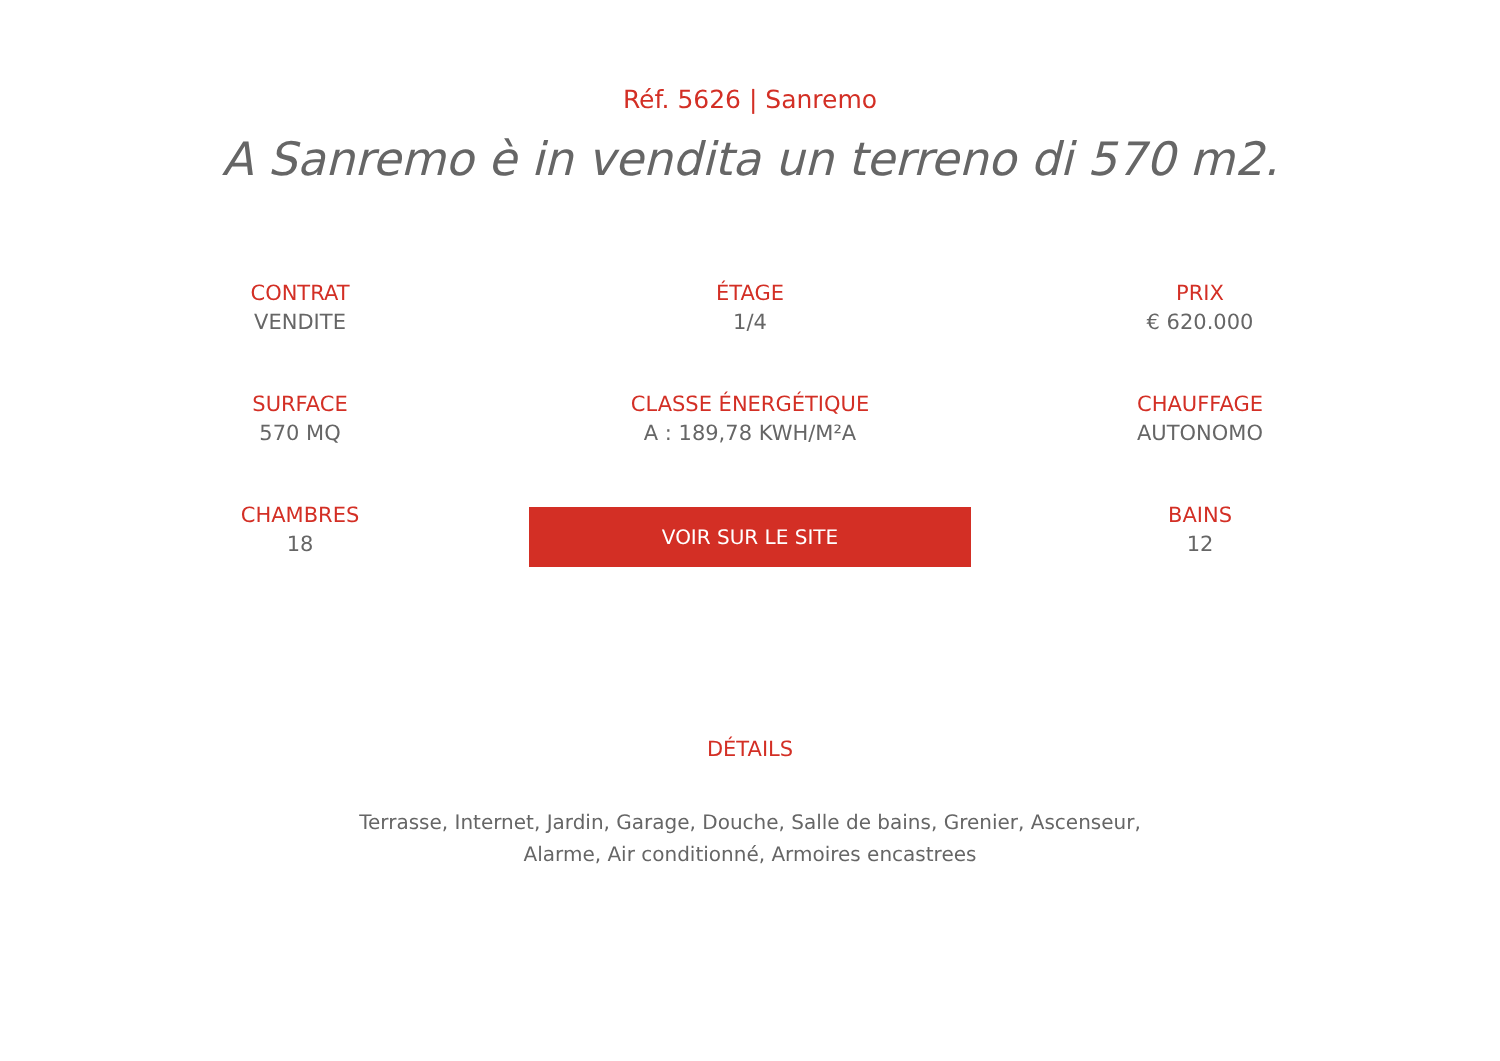Réf. 5626 | Sanremo
A Sanremo è in vendita un terreno di 570 m2.
CONTRAT
VENDITE
ÉTAGE
1/4
PRIX
€ 620.000
SURFACE
570 MQ
CLASSE ÉNERGÉTIQUE
A : 189,78 KWH/M²A
CHAUFFAGE
AUTONOMO
CHAMBRES
18
VOIR SUR LE SITE
BAINS
12
DÉTAILS
Terrasse, Internet, Jardin, Garage, Douche, Salle de bains, Grenier, Ascenseur,
Alarme, Air conditionné, Armoires encastrees